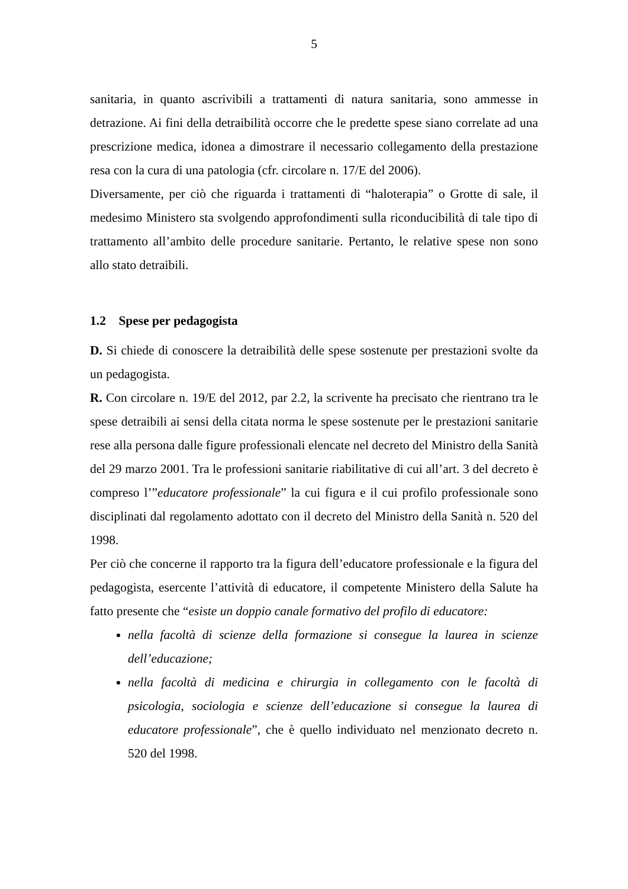5
sanitaria, in quanto ascrivibili a trattamenti di natura sanitaria, sono ammesse in detrazione. Ai fini della detraibilità occorre che le predette spese siano correlate ad una prescrizione medica, idonea a dimostrare il necessario collegamento della prestazione resa con la cura di una patologia (cfr. circolare n. 17/E del 2006).
Diversamente, per ciò che riguarda i trattamenti di “haloterapia” o Grotte di sale, il medesimo Ministero sta svolgendo approfondimenti sulla riconducibilità di tale tipo di trattamento all’ambito delle procedure sanitarie. Pertanto, le relative spese non sono allo stato detraibili.
1.2 Spese per pedagogista
D. Si chiede di conoscere la detraibilità delle spese sostenute per prestazioni svolte da un pedagogista.
R. Con circolare n. 19/E del 2012, par 2.2, la scrivente ha precisato che rientrano tra le spese detraibili ai sensi della citata norma le spese sostenute per le prestazioni sanitarie rese alla persona dalle figure professionali elencate nel decreto del Ministro della Sanità del 29 marzo 2001. Tra le professioni sanitarie riabilitative di cui all’art. 3 del decreto è compreso l’”educatore professionale” la cui figura e il cui profilo professionale sono disciplinati dal regolamento adottato con il decreto del Ministro della Sanità n. 520 del 1998.
Per ciò che concerne il rapporto tra la figura dell’educatore professionale e la figura del pedagogista, esercente l’attività di educatore, il competente Ministero della Salute ha fatto presente che “esiste un doppio canale formativo del profilo di educatore:
nella facoltà di scienze della formazione si consegue la laurea in scienze dell’educazione;
nella facoltà di medicina e chirurgia in collegamento con le facoltà di psicologia, sociologia e scienze dell’educazione si consegue la laurea di educatore professionale”, che è quello individuato nel menzionato decreto n. 520 del 1998.